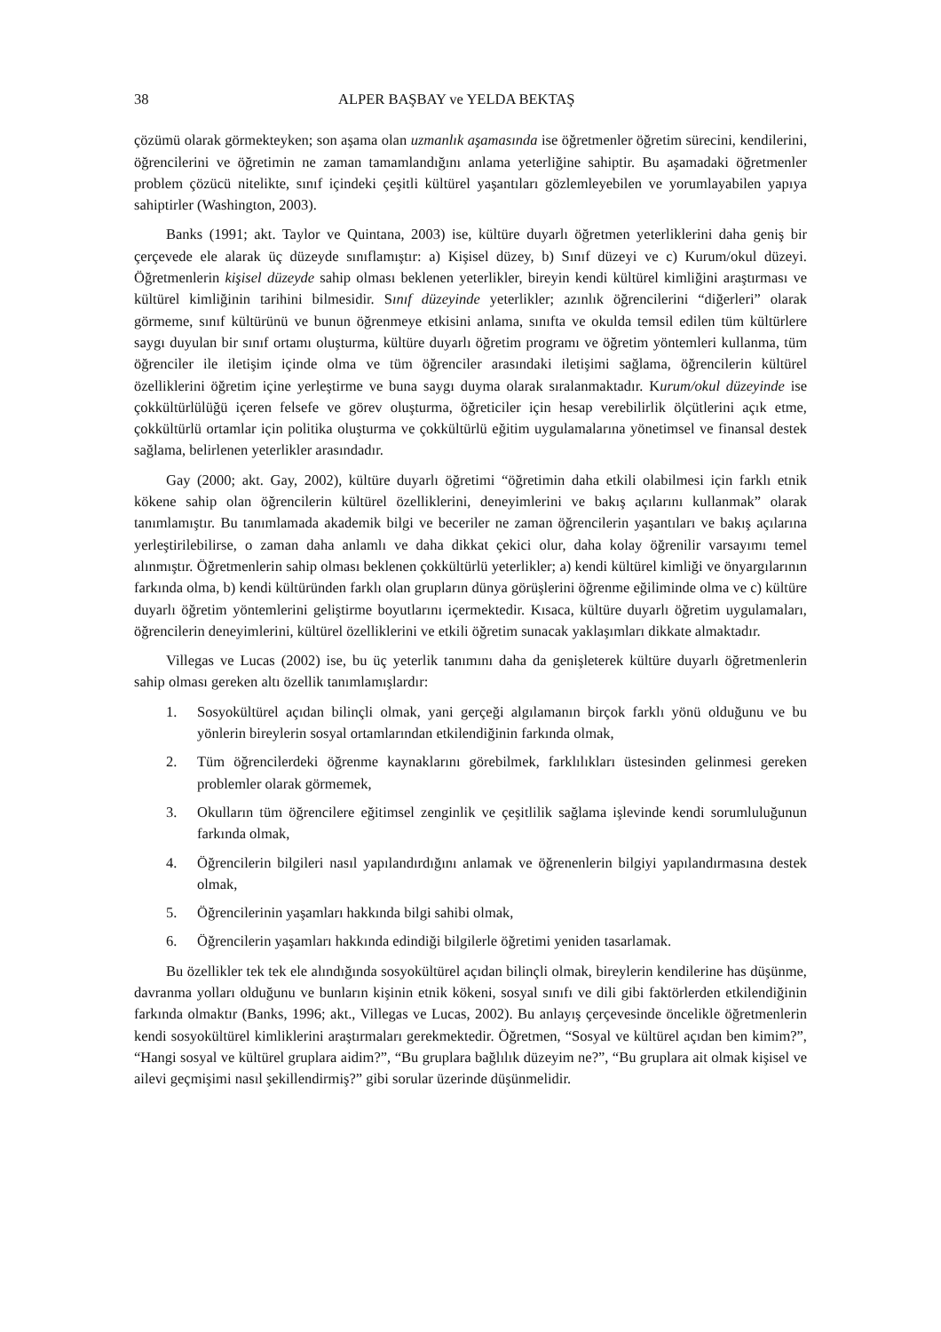38 ALPER BAŞBAY ve YELDA BEKTAŞ
çözümü olarak görmekteyken; son aşama olan uzmanlık aşamasında ise öğretmenler öğretim sürecini, kendilerini, öğrencilerini ve öğretimin ne zaman tamamlandığını anlama yeterliğine sahiptir. Bu aşamadaki öğretmenler problem çözücü nitelikte, sınıf içindeki çeşitli kültürel yaşantıları gözlemleyebilen ve yorumlayabilen yapıya sahiptirler (Washington, 2003).
Banks (1991; akt. Taylor ve Quintana, 2003) ise, kültüre duyarlı öğretmen yeterliklerini daha geniş bir çerçevede ele alarak üç düzeyde sınıflamıştır: a) Kişisel düzey, b) Sınıf düzeyi ve c) Kurum/okul düzeyi. Öğretmenlerin kişisel düzeyde sahip olması beklenen yeterlikler, bireyin kendi kültürel kimliğini araştırması ve kültürel kimliğinin tarihini bilmesidir. Sınıf düzeyinde yeterlikler; azınlık öğrencilerini “diğerleri” olarak görmeme, sınıf kültürünü ve bunun öğrenmeye etkisini anlama, sınıfta ve okulda temsil edilen tüm kültürlere saygı duyulan bir sınıf ortamı oluşturma, kültüre duyarlı öğretim programı ve öğretim yöntemleri kullanma, tüm öğrenciler ile iletişim içinde olma ve tüm öğrenciler arasındaki iletişimi sağlama, öğrencilerin kültürel özelliklerini öğretim içine yerleştirme ve buna saygı duyma olarak sıralanmaktadır. Kurum/okul düzeyinde ise çokkültürlülüğü içeren felsefe ve görev oluşturma, öğreticiler için hesap verebilirlik ölçütlerini açık etme, çokkültürlü ortamlar için politika oluşturma ve çokkültürlü eğitim uygulamalarına yönetimsel ve finansal destek sağlama, belirlenen yeterlikler arasındadır.
Gay (2000; akt. Gay, 2002), kültüre duyarlı öğretimi “öğretimin daha etkili olabilmesi için farklı etnik kökene sahip olan öğrencilerin kültürel özelliklerini, deneyimlerini ve bakış açılarını kullanmak” olarak tanımlamıştır. Bu tanımlamada akademik bilgi ve beceriler ne zaman öğrencilerin yaşantıları ve bakış açılarına yerleştirilebilirse, o zaman daha anlamlı ve daha dikkat çekici olur, daha kolay öğrenilir varsayımı temel alınmıştır. Öğretmenlerin sahip olması beklenen çokkültürlü yeterlikler; a) kendi kültürel kimliği ve önyargılarının farkında olma, b) kendi kültüründen farklı olan grupların dünya görüşlerini öğrenme eğiliminde olma ve c) kültüre duyarlı öğretim yöntemlerini geliştirme boyutlarını içermektedir. Kısaca, kültüre duyarlı öğretim uygulamaları, öğrencilerin deneyimlerini, kültürel özelliklerini ve etkili öğretim sunacak yaklaşımları dikkate almaktadır.
Villegas ve Lucas (2002) ise, bu üç yeterlik tanımını daha da genişleterek kültüre duyarlı öğretmenlerin sahip olması gereken altı özellik tanımlamışlardır:
1. Sosyokültürel açıdan bilinçli olmak, yani gerçeği algılamanın birçok farklı yönü olduğunu ve bu yönlerin bireylerin sosyal ortamlarından etkilendiğinin farkında olmak,
2. Tüm öğrencilerdeki öğrenme kaynaklarını görebilmek, farklılıkları üstesinden gelinmesi gereken problemler olarak görmemek,
3. Okulların tüm öğrencilere eğitimsel zenginlik ve çeşitlilik sağlama işlevinde kendi sorumluluğunun farkında olmak,
4. Öğrencilerin bilgileri nasıl yapılandırdığını anlamak ve öğrenenlerin bilgiyi yapılandırmasına destek olmak,
5. Öğrencilerinin yaşamları hakkında bilgi sahibi olmak,
6. Öğrencilerin yaşamları hakkında edindiği bilgilerle öğretimi yeniden tasarlamak.
Bu özellikler tek tek ele alındığında sosyokültürel açıdan bilinçli olmak, bireylerin kendilerine has düşünme, davranma yolları olduğunu ve bunların kişinin etnik kökeni, sosyal sınıfı ve dili gibi faktörlerden etkilendiğinin farkında olmaktır (Banks, 1996; akt., Villegas ve Lucas, 2002). Bu anlayış çerçevesinde öncelikle öğretmenlerin kendi sosyokültürel kimliklerini araştırmaları gerekmektedir. Öğretmen, “Sosyal ve kültürel açıdan ben kimim?”, “Hangi sosyal ve kültürel gruplara aidim?”, “Bu gruplara bağlılık düzeyim ne?”, “Bu gruplara ait olmak kişisel ve ailevi geçmişimi nasıl şekillendirmiş?” gibi sorular üzerinde düşünmelidir.